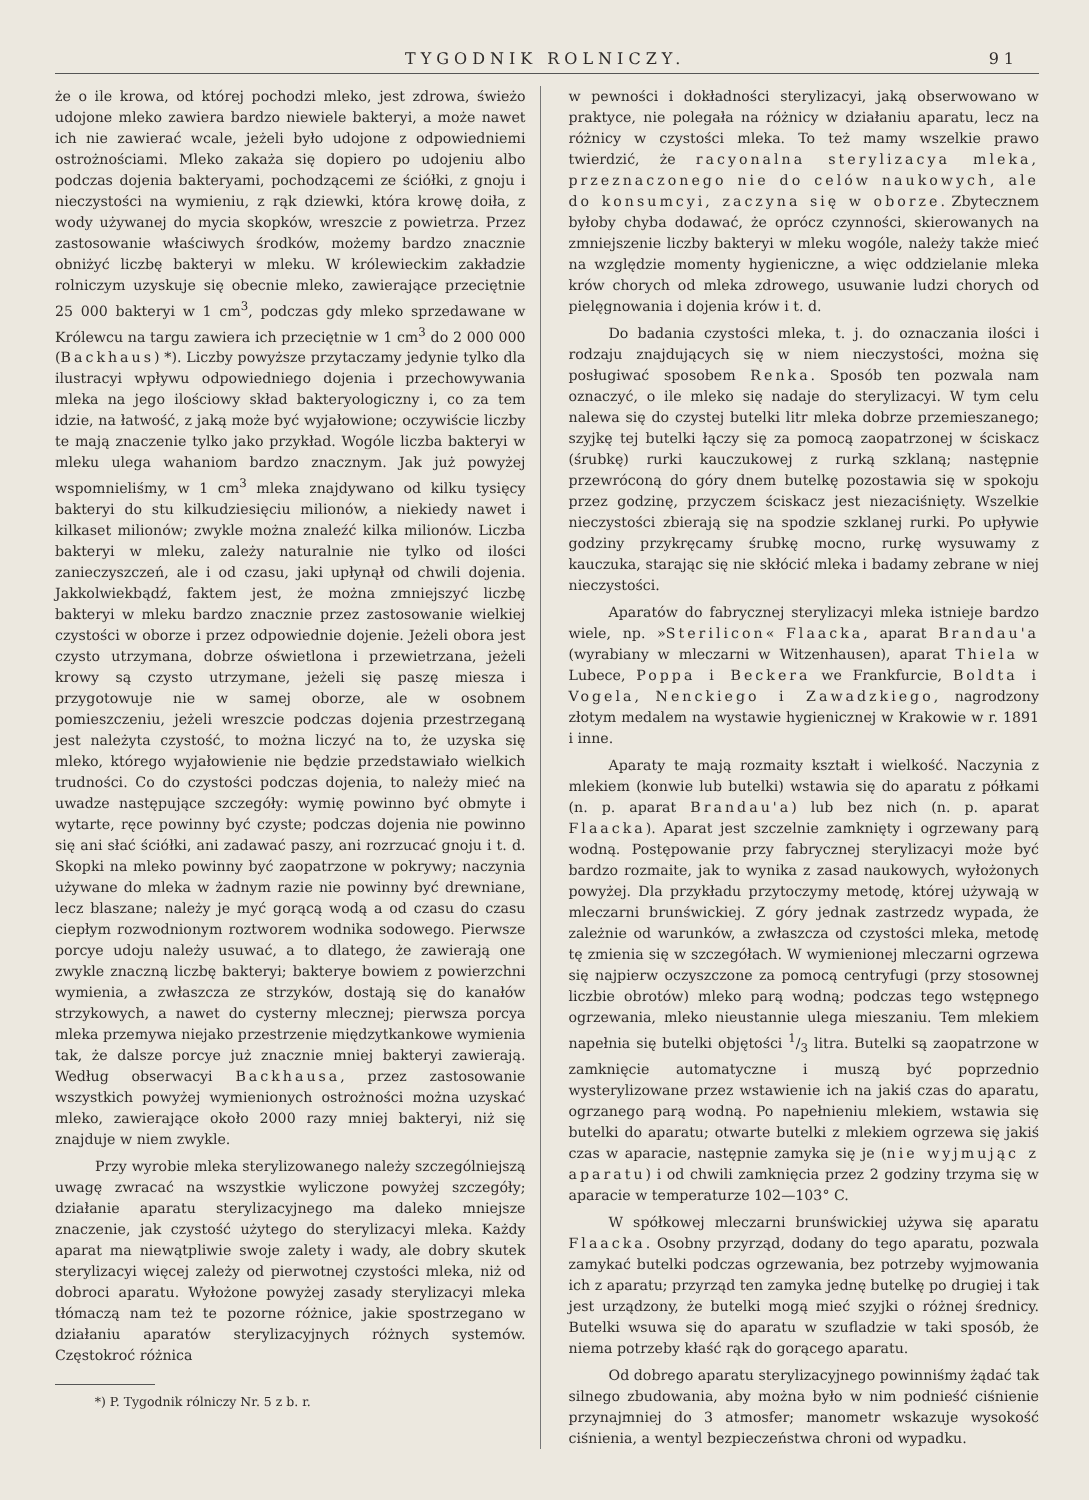TYGODNIK ROLNICZY. 91
że o ile krowa, od której pochodzi mleko, jest zdrowa, świeżo udojone mleko zawiera bardzo niewiele bakteryi, a może nawet ich nie zawierać wcale, jeżeli było udojone z odpowiedniemi ostrożnościami. Mleko zakaża się dopiero po udojeniu albo podczas dojenia bakteryami, pochodzącemi ze ściółki, z gnoju i nieczystości na wymieniu, z rąk dziewki, która krowę doiła, z wody używanej do mycia skopków, wreszcie z powietrza. Przez zastosowanie właściwych środków, możemy bardzo znacznie obniżyć liczbę bakteryi w mleku. W królewieckim zakładzie rolniczym uzyskuje się obecnie mleko, zawierające przeciętnie 25 000 bakteryi w 1 cm<sup>3</sup>, podczas gdy mleko sprzedawane w Królewcu na targu zawiera ich przeciętnie w 1 cm<sup>3</sup> do 2 000 000 (Backhaus) *). Liczby powyższe przytaczamy jedynie tylko dla ilustracyi wpływu odpowiedniego dojenia i przechowywania mleka na jego ilościowy skład bakteryologiczny i, co za tem idzie, na łatwość, z jaką może być wyjałowione; oczywiście liczby te mają znaczenie tylko jako przykład. Wogóle liczba bakteryi w mleku ulega wahaniom bardzo znacznym. Jak już powyżej wspomnieliśmy, w 1 cm<sup>3</sup> mleka znajdywano od kilku tysięcy bakteryi do stu kilkudziesięciu milionów, a niekiedy nawet i kilkaset milionów; zwykle można znaleźć kilka milionów. Liczba bakteryi w mleku, zależy naturalnie nie tylko od ilości zanieczyszczeń, ale i od czasu, jaki upłynął od chwili dojenia. Jakkolwiekbądź, faktem jest, że można zmniejszyć liczbę bakteryi w mleku bardzo znacznie przez zastosowanie wielkiej czystości w oborze i przez odpowiednie dojenie. Jeżeli obora jest czysto utrzymana, dobrze oświetlona i przewietrzana, jeżeli krowy są czysto utrzymane, jeżeli się paszę miesza i przygotowuje nie w samej oborze, ale w osobnem pomieszczeniu, jeżeli wreszcie podczas dojenia przestrzeganą jest należyta czystość, to można liczyć na to, że uzyska się mleko, którego wyjałowienie nie będzie przedstawiało wielkich trudności. Co do czystości podczas dojenia, to należy mieć na uwadze następujące szczegóły: wymię powinno być obmyte i wytarte, ręce powinny być czyste; podczas dojenia nie powinno się ani słać ściółki, ani zadawać paszy, ani rozrzucać gnoju i t. d. Skopki na mleko powinny być zaopatrzone w pokrywy; naczynia używane do mleka w żadnym razie nie powinny być drewniane, lecz blaszane; należy je myć gorącą wodą a od czasu do czasu ciepłym rozwodnionym roztworem wodnika sodowego. Pierwsze porcye udoju należy usuwać, a to dlatego, że zawierają one zwykle znaczną liczbę bakteryi; bakterye bowiem z powierzchni wymienia, a zwłaszcza ze strzyków, dostają się do kanałów strzykowych, a nawet do cysterny mlecznej; pierwsza porcya mleka przemywa niejako przestrzenie międzytkankowe wymienia tak, że dalsze porcye już znacznie mniej bakteryi zawierają. Według obserwacyi Backhausa, przez zastosowanie wszystkich powyżej wymienionych ostrożności można uzyskać mleko, zawierające około 2000 razy mniej bakteryi, niż się znajduje w niem zwykle.
Przy wyrobie mleka sterylizowanego należy szczególniejszą uwagę zwracać na wszystkie wyliczone powyżej szczegóły; działanie aparatu sterylizacyjnego ma daleko mniejsze znaczenie, jak czystość użytego do sterylizacyi mleka. Każdy aparat ma niewątpliwie swoje zalety i wady, ale dobry skutek sterylizacyi więcej zależy od pierwotnej czystości mleka, niż od dobroci aparatu. Wyłożone powyżej zasady sterylizacyi mleka tłómaczą nam też te pozorne różnice, jakie spostrzegano w działaniu aparatów sterylizacyjnych różnych systemów. Częstokroć różnica
*) P. Tygodnik rólniczy Nr. 5 z b. r.
w pewności i dokładności sterylizacyi, jaką obserwowano w praktyce, nie polegała na różnicy w działaniu aparatu, lecz na różnicy w czystości mleka. To też mamy wszelkie prawo twierdzić, że racyonalna sterylizacya mleka, przeznaczonego nie do celów naukowych, ale do konsumcyi, zaczyna się w oborze. Zbytecznem byłoby chyba dodawać, że oprócz czynności, skierowanych na zmniejszenie liczby bakteryi w mleku wogóle, należy także mieć na względzie momenty hygieniczne, a więc oddzielanie mleka krów chorych od mleka zdrowego, usuwanie ludzi chorych od pielęgnowania i dojenia krów i t. d.
Do badania czystości mleka, t. j. do oznaczania ilości i rodzaju znajdujących się w niem nieczystości, można się posługiwać sposobem Renka. Sposób ten pozwala nam oznaczyć, o ile mleko się nadaje do sterylizacyi. W tym celu nalewa się do czystej butelki litr mleka dobrze przemieszanego; szyjkę tej butelki łączy się za pomocą zaopatrzonej w ściskacz (śrubkę) rurki kauczukowej z rurką szklaną; następnie przewróconą do góry dnem butelkę pozostawia się w spokoju przez godzinę, przyczem ściskacz jest niezaciśnięty. Wszelkie nieczystości zbierają się na spodzie szklanej rurki. Po upływie godziny przykręcamy śrubkę mocno, rurkę wysuwamy z kauczuka, starając się nie skłócić mleka i badamy zebrane w niej nieczystości.
Aparatów do fabrycznej sterylizacyi mleka istnieje bardzo wiele, np. »Sterilicon« Flaacka, aparat Brandau'a (wyrabiany w mleczarni w Witzenhausen), aparat Thiela w Lubece, Poppa i Beckera we Frankfurcie, Boldta i Vogela, Nenckiego i Zawadzkiego, nagrodzony złotym medalem na wystawie hygienicznej w Krakowie w r. 1891 i inne.
Aparaty te mają rozmaity kształt i wielkość. Naczynia z mlekiem (konwie lub butelki) wstawia się do aparatu z półkami (n. p. aparat Brandau'a) lub bez nich (n. p. aparat Flaacka). Aparat jest szczelnie zamknięty i ogrzewany parą wodną. Postępowanie przy fabrycznej sterylizacyi może być bardzo rozmaite, jak to wynika z zasad naukowych, wyłożonych powyżej. Dla przykładu przytoczymy metodę, której używają w mleczarni brunświckiej. Z góry jednak zastrzedz wypada, że zależnie od warunków, a zwłaszcza od czystości mleka, metodę tę zmienia się w szczegółach. W wymienionej mleczarni ogrzewa się najpierw oczyszczone za pomocą centryfugi (przy stosownej liczbie obrotów) mleko parą wodną; podczas tego wstępnego ogrzewania, mleko nieustannie ulega mieszaniu. Tem mlekiem napełnia się butelki objętości 1/3 litra. Butelki są zaopatrzone w zamknięcie automatyczne i muszą być poprzednio wysterylizowane przez wstawienie ich na jakiś czas do aparatu, ogrzanego parą wodną. Po napełnieniu mlekiem, wstawia się butelki do aparatu; otwarte butelki z mlekiem ogrzewa się jakiś czas w aparacie, następnie zamyka się je (nie wyjmując z aparatu) i od chwili zamknięcia przez 2 godziny trzyma się w aparacie w temperaturze 102—103° C.
W spółkowej mleczarni brunświckiej używa się aparatu Flaacka. Osobny przyrząd, dodany do tego aparatu, pozwala zamykać butelki podczas ogrzewania, bez potrzeby wyjmowania ich z aparatu; przyrząd ten zamyka jednę butelkę po drugiej i tak jest urządzony, że butelki mogą mieć szyjki o różnej średnicy. Butelki wsuwa się do aparatu w szufladzie w taki sposób, że niema potrzeby kłaść rąk do gorącego aparatu.
Od dobrego aparatu sterylizacyjnego powinniśmy żądać tak silnego zbudowania, aby można było w nim podnieść ciśnienie przynajmniej do 3 atmosfer; manometr wskazuje wysokość ciśnienia, a wentyl bezpieczeństwa chroni od wypadku.